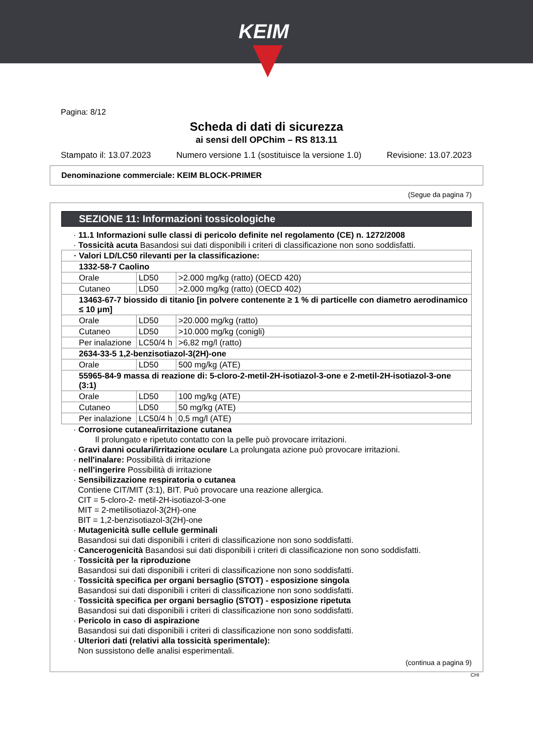KEIM
Pagina: 8/12
Scheda di dati di sicurezza
ai sensi dell OPChim – RS 813.11
Stampato il: 13.07.2023 Numero versione 1.1 (sostituisce la versione 1.0) Revisione: 13.07.2023
Denominazione commerciale: KEIM BLOCK-PRIMER
(Segue da pagina 7)
SEZIONE 11: Informazioni tossicologiche
· 11.1 Informazioni sulle classi di pericolo definite nel regolamento (CE) n. 1272/2008
· Tossicità acuta Basandosi sui dati disponibili i criteri di classificazione non sono soddisfatti.
| · Valori LD/LC50 rilevanti per la classificazione: | | |
| 1332-58-7 Caolino | | |
| Orale | LD50 | >2.000 mg/kg (ratto) (OECD 420) |
| Cutaneo | LD50 | >2.000 mg/kg (ratto) (OECD 402) |
| 13463-67-7 biossido di titanio [in polvere contenente ≥ 1 % di particelle con diametro aerodinamico ≤ 10 μm] | | |
| Orale | LD50 | >20.000 mg/kg (ratto) |
| Cutaneo | LD50 | >10.000 mg/kg (conigli) |
| Per inalazione | LC50/4 h | >6,82 mg/l (ratto) |
| 2634-33-5 1,2-benzisotiazol-3(2H)-one | | |
| Orale | LD50 | 500 mg/kg (ATE) |
| 55965-84-9 massa di reazione di: 5-cloro-2-metil-2H-isotiazol-3-one e 2-metil-2H-isotiazol-3-one (3:1) | | |
| Orale | LD50 | 100 mg/kg (ATE) |
| Cutaneo | LD50 | 50 mg/kg (ATE) |
| Per inalazione | LC50/4 h | 0,5 mg/l (ATE) |
· Corrosione cutanea/irritazione cutanea
Il prolungato e ripetuto contatto con la pelle può provocare irritazioni.
· Gravi danni oculari/irritazione oculare La prolungata azione può provocare irritazioni.
· nell'inalare: Possibilità di irritazione
· nell’ingerire Possibilità di irritazione
· Sensibilizzazione respiratoria o cutanea
Contiene CIT/MIT (3:1), BIT. Può provocare una reazione allergica.
CIT = 5-cloro-2- metil-2H-isotiazol-3-one
MIT = 2-metilisotiazol-3(2H)-one
BIT = 1,2-benzisotiazol-3(2H)-one
· Mutagenicità sulle cellule germinali
Basandosi sui dati disponibili i criteri di classificazione non sono soddisfatti.
· Cancerogenicità Basandosi sui dati disponibili i criteri di classificazione non sono soddisfatti.
· Tossicità per la riproduzione
Basandosi sui dati disponibili i criteri di classificazione non sono soddisfatti.
· Tossicità specifica per organi bersaglio (STOT) - esposizione singola
Basandosi sui dati disponibili i criteri di classificazione non sono soddisfatti.
· Tossicità specifica per organi bersaglio (STOT) - esposizione ripetuta
Basandosi sui dati disponibili i criteri di classificazione non sono soddisfatti.
· Pericolo in caso di aspirazione
Basandosi sui dati disponibili i criteri di classificazione non sono soddisfatti.
· Ulteriori dati (relativi alla tossicità sperimentale):
Non sussistono delle analisi esperimentali.
(continua a pagina 9)
CHI